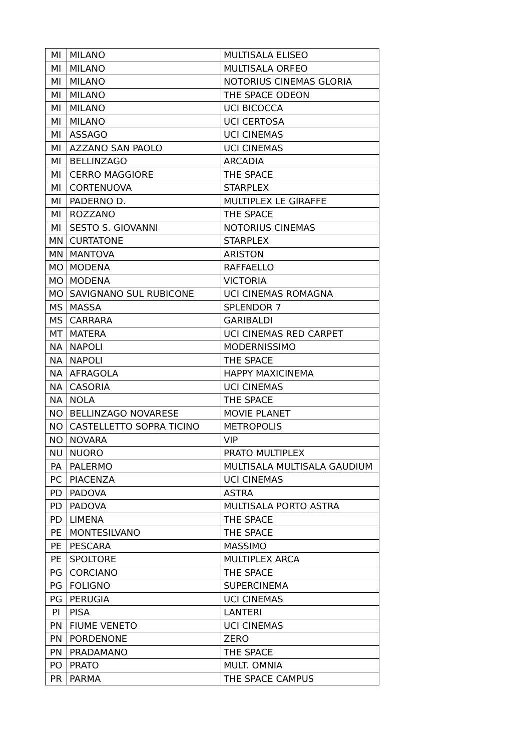| MI | MILANO | MULTISALA ELISEO |
| MI | MILANO | MULTISALA ORFEO |
| MI | MILANO | NOTORIUS CINEMAS GLORIA |
| MI | MILANO | THE SPACE ODEON |
| MI | MILANO | UCI BICOCCA |
| MI | MILANO | UCI CERTOSA |
| MI | ASSAGO | UCI CINEMAS |
| MI | AZZANO SAN PAOLO | UCI CINEMAS |
| MI | BELLINZAGO | ARCADIA |
| MI | CERRO MAGGIORE | THE SPACE |
| MI | CORTENUOVA | STARPLEX |
| MI | PADERNO D. | MULTIPLEX LE GIRAFFE |
| MI | ROZZANO | THE SPACE |
| MI | SESTO S. GIOVANNI | NOTORIUS CINEMAS |
| MN | CURTATONE | STARPLEX |
| MN | MANTOVA | ARISTON |
| MO | MODENA | RAFFAELLO |
| MO | MODENA | VICTORIA |
| MO | SAVIGNANO SUL RUBICONE | UCI CINEMAS ROMAGNA |
| MS | MASSA | SPLENDOR 7 |
| MS | CARRARA | GARIBALDI |
| MT | MATERA | UCI CINEMAS RED CARPET |
| NA | NAPOLI | MODERNISSIMO |
| NA | NAPOLI | THE SPACE |
| NA | AFRAGOLA | HAPPY MAXICINEMA |
| NA | CASORIA | UCI CINEMAS |
| NA | NOLA | THE SPACE |
| NO | BELLINZAGO NOVARESE | MOVIE PLANET |
| NO | CASTELLETTO SOPRA TICINO | METROPOLIS |
| NO | NOVARA | VIP |
| NU | NUORO | PRATO MULTIPLEX |
| PA | PALERMO | MULTISALA MULTISALA GAUDIUM |
| PC | PIACENZA | UCI CINEMAS |
| PD | PADOVA | ASTRA |
| PD | PADOVA | MULTISALA PORTO ASTRA |
| PD | LIMENA | THE SPACE |
| PE | MONTESILVANO | THE SPACE |
| PE | PESCARA | MASSIMO |
| PE | SPOLTORE | MULTIPLEX ARCA |
| PG | CORCIANO | THE SPACE |
| PG | FOLIGNO | SUPERCINEMA |
| PG | PERUGIA | UCI CINEMAS |
| PI | PISA | LANTERI |
| PN | FIUME VENETO | UCI CINEMAS |
| PN | PORDENONE | ZERO |
| PN | PRADAMANO | THE SPACE |
| PO | PRATO | MULT. OMNIA |
| PR | PARMA | THE SPACE CAMPUS |